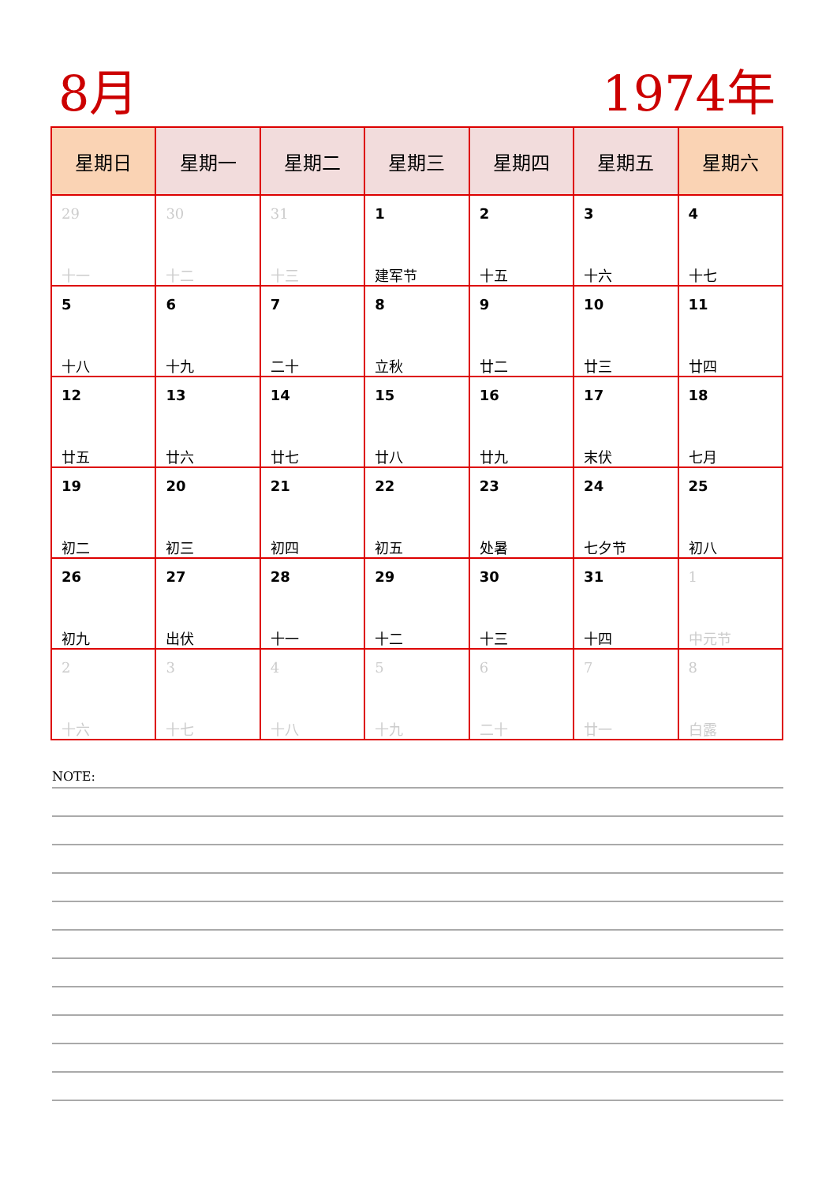8月 1974年
| 星期日 | 星期一 | 星期二 | 星期三 | 星期四 | 星期五 | 星期六 |
| --- | --- | --- | --- | --- | --- | --- |
| 29 十一 | 30 十二 | 31 十三 | 1 建军节 | 2 十五 | 3 十六 | 4 十七 |
| 5 十八 | 6 十九 | 7 二十 | 8 立秋 | 9 廿二 | 10 廿三 | 11 廿四 |
| 12 廿五 | 13 廿六 | 14 廿七 | 15 廿八 | 16 廿九 | 17 末伏 | 18 七月 |
| 19 初二 | 20 初三 | 21 初四 | 22 初五 | 23 处暑 | 24 七夕节 | 25 初八 |
| 26 初九 | 27 出伏 | 28 十一 | 29 十二 | 30 十三 | 31 十四 | 1 中元节 |
| 2 十六 | 3 十七 | 4 十八 | 5 十九 | 6 二十 | 7 廿一 | 8 白露 |
NOTE: